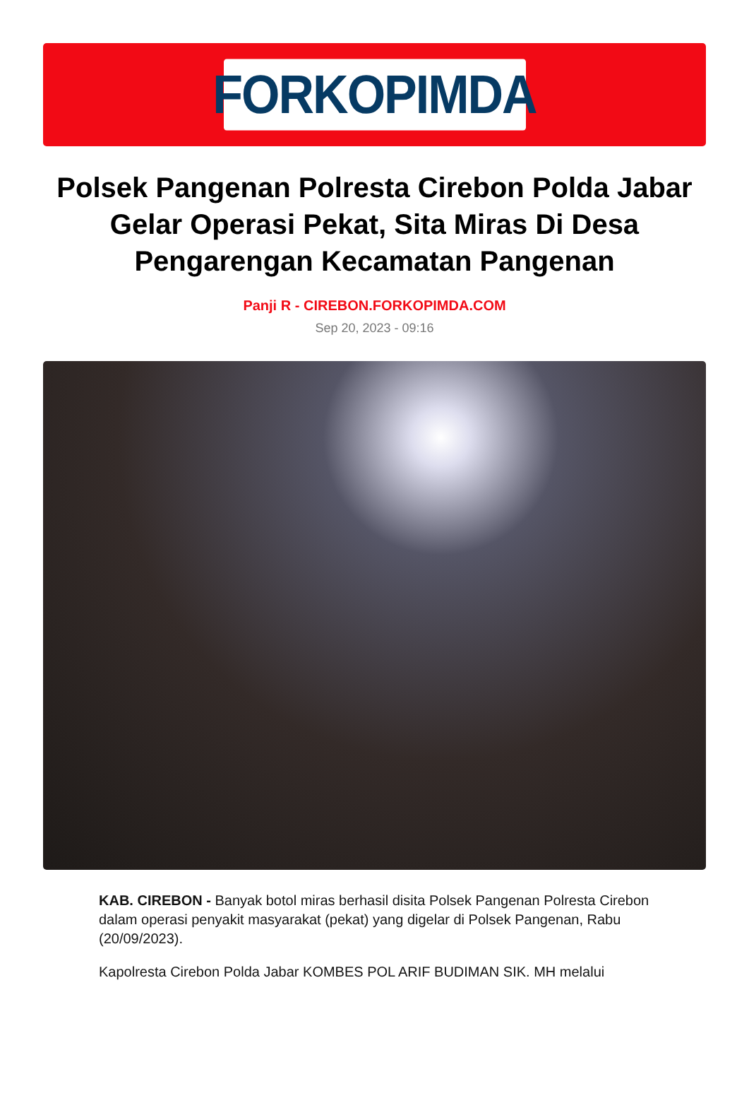FORKOPIMDA
Polsek Pangenan Polresta Cirebon Polda Jabar Gelar Operasi Pekat, Sita Miras Di Desa Pengarengan Kecamatan Pangenan
Panji R - CIREBON.FORKOPIMDA.COM
Sep 20, 2023 - 09:16
KAB. CIREBON - Banyak botol miras berhasil disita Polsek Pangenan Polresta Cirebon dalam operasi penyakit masyarakat (pekat) yang digelar di Polsek Pangenan, Rabu (20/09/2023).
Kapolresta Cirebon Polda Jabar KOMBES POL ARIF BUDIMAN SIK. MH melalui